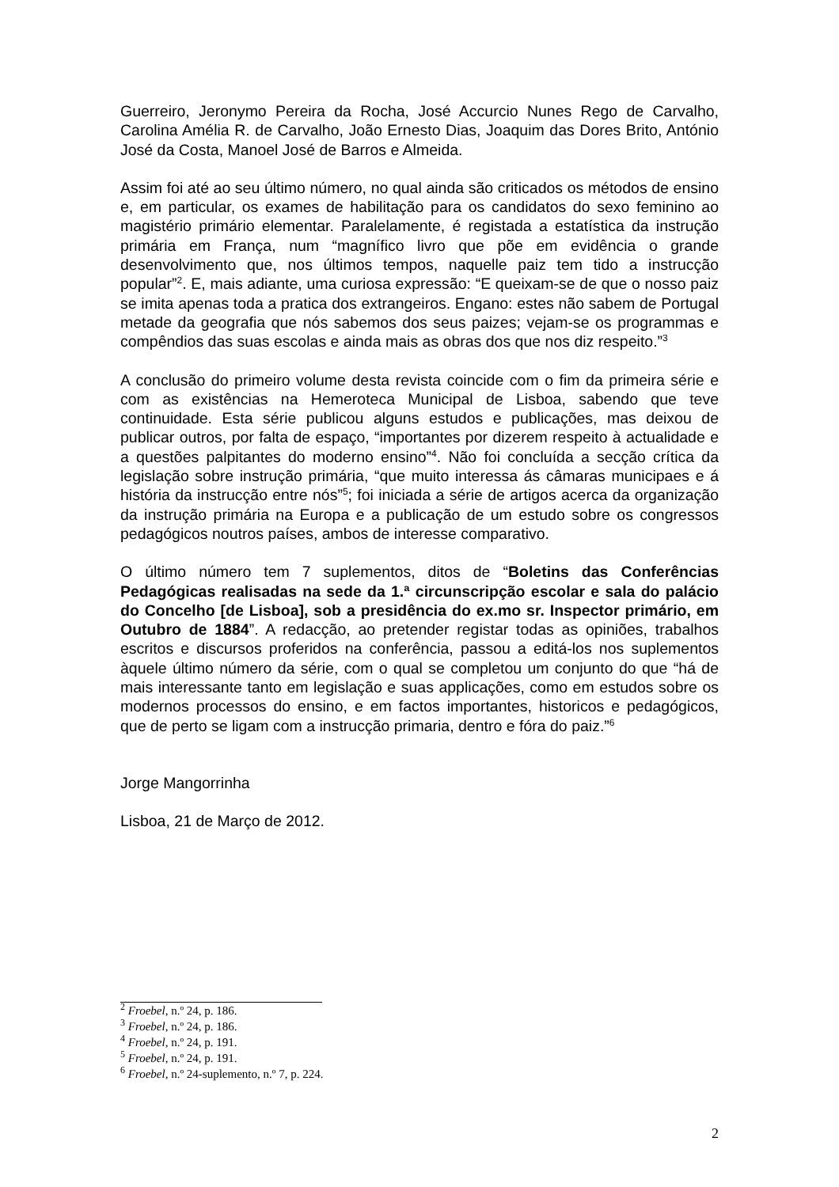Guerreiro, Jeronymo Pereira da Rocha, José Accurcio Nunes Rego de Carvalho, Carolina Amélia R. de Carvalho, João Ernesto Dias, Joaquim das Dores Brito, António José da Costa, Manoel José de Barros e Almeida.
Assim foi até ao seu último número, no qual ainda são criticados os métodos de ensino e, em particular, os exames de habilitação para os candidatos do sexo feminino ao magistério primário elementar. Paralelamente, é registada a estatística da instrução primária em França, num “magnífico livro que põe em evidência o grande desenvolvimento que, nos últimos tempos, naquelle paiz tem tido a instrucção popular”<sup>2</sup>. E, mais adiante, uma curiosa expressão: “E queixam-se de que o nosso paiz se imita apenas toda a pratica dos extrangeiros. Engano: estes não sabem de Portugal metade da geografia que nós sabemos dos seus paizes; vejam-se os programmas e compêndios das suas escolas e ainda mais as obras dos que nos diz respeito.”<sup>3</sup>
A conclusão do primeiro volume desta revista coincide com o fim da primeira série e com as existências na Hemeroteca Municipal de Lisboa, sabendo que teve continuidade. Esta série publicou alguns estudos e publicações, mas deixou de publicar outros, por falta de espaço, “importantes por dizerem respeito à actualidade e a questões palpitantes do moderno ensino”<sup>4</sup>. Não foi concluída a secção crítica da legislação sobre instrução primária, “que muito interessa ás câmaras municipaes e á história da instrucção entre nós”<sup>5</sup>; foi iniciada a série de artigos acerca da organização da instrução primária na Europa e a publicação de um estudo sobre os congressos pedagógicos noutros países, ambos de interesse comparativo.
O último número tem 7 suplementos, ditos de “Boletins das Conferências Pedagógicas realisadas na sede da 1.ª circunscripção escolar e sala do palácio do Concelho [de Lisboa], sob a presidência do ex.mo sr. Inspector primário, em Outubro de 1884”. A redacção, ao pretender registar todas as opiniões, trabalhos escritos e discursos proferidos na conferência, passou a editá-los nos suplementos àquele último número da série, com o qual se completou um conjunto do que “há de mais interessante tanto em legislação e suas applicações, como em estudos sobre os modernos processos do ensino, e em factos importantes, historicos e pedagógicos, que de perto se ligam com a instrucção primaria, dentro e fóra do paiz.”<sup>6</sup>
Jorge Mangorrinha
Lisboa, 21 de Março de 2012.
<sup>2</sup> Froebel, n.º 24, p. 186.
<sup>3</sup> Froebel, n.º 24, p. 186.
<sup>4</sup> Froebel, n.º 24, p. 191.
<sup>5</sup> Froebel, n.º 24, p. 191.
<sup>6</sup> Froebel, n.º 24-suplemento, n.º 7, p. 224.
2